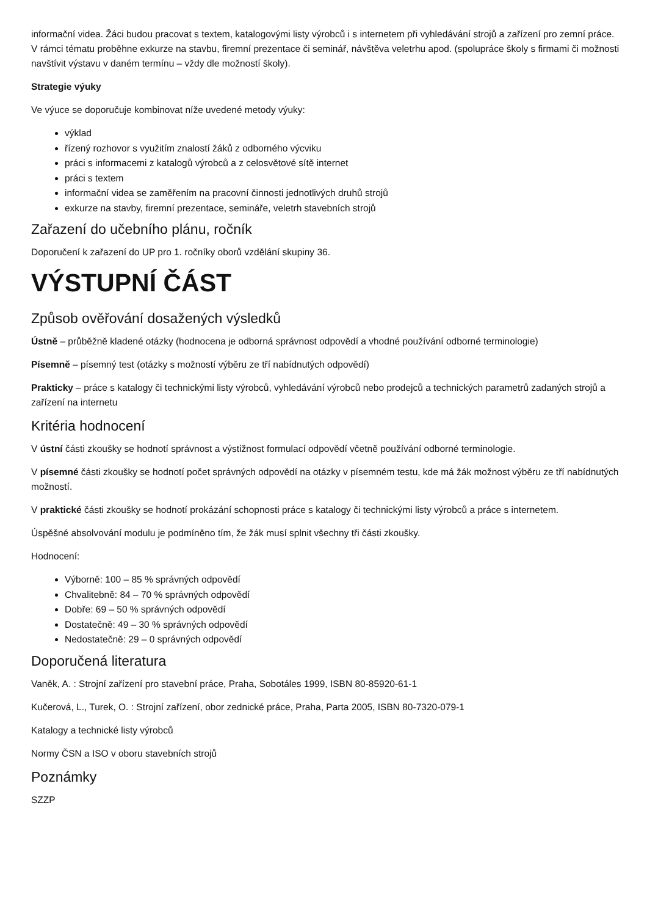informační videa. Žáci budou pracovat s textem, katalogovými listy výrobců i s internetem při vyhledávání strojů a zařízení pro zemní práce. V rámci tématu proběhne exkurze na stavbu, firemní prezentace či seminář, návštěva veletrhu apod. (spolupráce školy s firmami či možnosti navštívit výstavu v daném termínu – vždy dle možností školy).
Strategie výuky
Ve výuce se doporučuje kombinovat níže uvedené metody výuky:
výklad
řízený rozhovor s využitím znalostí žáků z odborného výcviku
práci s informacemi z katalogů výrobců a z celosvětové sítě internet
práci s textem
informační videa se zaměřením na pracovní činnosti jednotlivých druhů strojů
exkurze na stavby, firemní prezentace, semináře, veletrh stavebních strojů
Zařazení do učebního plánu, ročník
Doporučení k zařazení do UP pro 1. ročníky oborů vzdělání skupiny 36.
VÝSTUPNÍ ČÁST
Způsob ověřování dosažených výsledků
Ústně – průběžně kladené otázky (hodnocena je odborná správnost odpovědí a vhodné používání odborné terminologie)
Písemně – písemný test (otázky s možností výběru ze tří nabídnutých odpovědí)
Prakticky – práce s katalogy či technickými listy výrobců, vyhledávání výrobců nebo prodejců a technických parametrů zadaných strojů a zařízení na internetu
Kritéria hodnocení
V ústní části zkoušky se hodnotí správnost a výstižnost formulací odpovědí včetně používání odborné terminologie.
V písemné části zkoušky se hodnotí počet správných odpovědí na otázky v písemném testu, kde má žák možnost výběru ze tří nabídnutých možností.
V praktické části zkoušky se hodnotí prokázání schopnosti práce s katalogy či technickými listy výrobců a práce s internetem.
Úspěšné absolvování modulu je podmíněno tím, že žák musí splnit všechny tři části zkoušky.
Hodnocení:
Výborně: 100 – 85 % správných odpovědí
Chvalitebně: 84 – 70 % správných odpovědí
Dobře: 69 – 50 % správných odpovědí
Dostatečně: 49 – 30 % správných odpovědí
Nedostatečně: 29 – 0 správných odpovědí
Doporučená literatura
Vaněk, A. : Strojní zařízení pro stavební práce, Praha, Sobotáles 1999, ISBN 80-85920-61-1
Kučerová, L., Turek, O. : Strojní zařízení, obor zednické práce, Praha, Parta 2005, ISBN 80-7320-079-1
Katalogy a technické listy výrobců
Normy ČSN a ISO v oboru stavebních strojů
Poznámky
SZZP